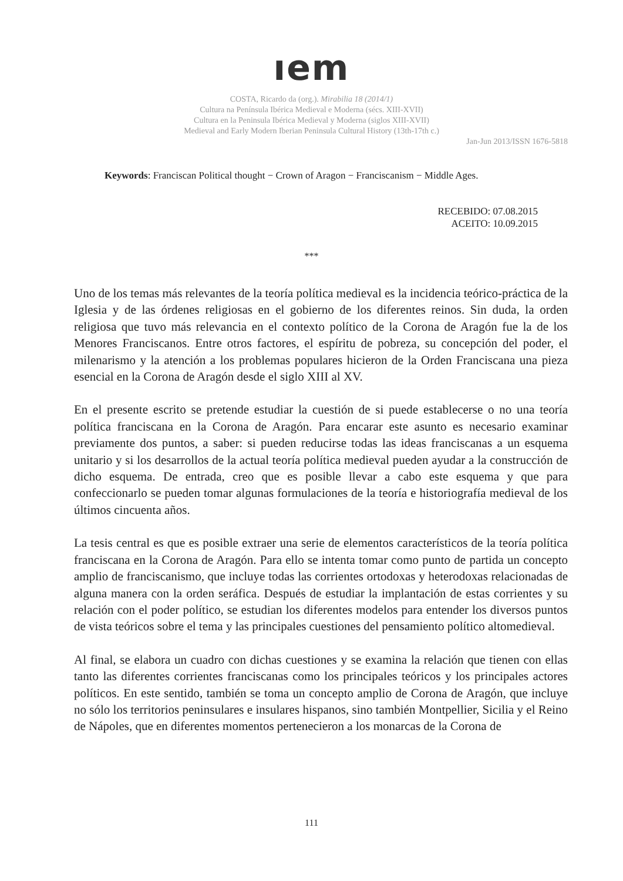ıem
COSTA, Ricardo da (org.). Mirabilia 18 (2014/1)
Cultura na Península Ibérica Medieval e Moderna (sécs. XIII-XVII)
Cultura en la Peninsula Ibérica Medieval y Moderna (siglos XIII-XVII)
Medieval and Early Modern Iberian Peninsula Cultural History (13th-17th c.)
Jan-Jun 2013/ISSN 1676-5818
Keywords: Franciscan Political thought − Crown of Aragon − Franciscanism − Middle Ages.
RECEBIDO: 07.08.2015
ACEITO: 10.09.2015
***
Uno de los temas más relevantes de la teoría política medieval es la incidencia teórico-práctica de la Iglesia y de las órdenes religiosas en el gobierno de los diferentes reinos. Sin duda, la orden religiosa que tuvo más relevancia en el contexto político de la Corona de Aragón fue la de los Menores Franciscanos. Entre otros factores, el espíritu de pobreza, su concepción del poder, el milenarismo y la atención a los problemas populares hicieron de la Orden Franciscana una pieza esencial en la Corona de Aragón desde el siglo XIII al XV.
En el presente escrito se pretende estudiar la cuestión de si puede establecerse o no una teoría política franciscana en la Corona de Aragón. Para encarar este asunto es necesario examinar previamente dos puntos, a saber: si pueden reducirse todas las ideas franciscanas a un esquema unitario y si los desarrollos de la actual teoría política medieval pueden ayudar a la construcción de dicho esquema. De entrada, creo que es posible llevar a cabo este esquema y que para confeccionarlo se pueden tomar algunas formulaciones de la teoría e historiografía medieval de los últimos cincuenta años.
La tesis central es que es posible extraer una serie de elementos característicos de la teoría política franciscana en la Corona de Aragón. Para ello se intenta tomar como punto de partida un concepto amplio de franciscanismo, que incluye todas las corrientes ortodoxas y heterodoxas relacionadas de alguna manera con la orden seráfica. Después de estudiar la implantación de estas corrientes y su relación con el poder político, se estudian los diferentes modelos para entender los diversos puntos de vista teóricos sobre el tema y las principales cuestiones del pensamiento político altomedieval.
Al final, se elabora un cuadro con dichas cuestiones y se examina la relación que tienen con ellas tanto las diferentes corrientes franciscanas como los principales teóricos y los principales actores políticos. En este sentido, también se toma un concepto amplio de Corona de Aragón, que incluye no sólo los territorios peninsulares e insulares hispanos, sino también Montpellier, Sicilia y el Reino de Nápoles, que en diferentes momentos pertenecieron a los monarcas de la Corona de
111